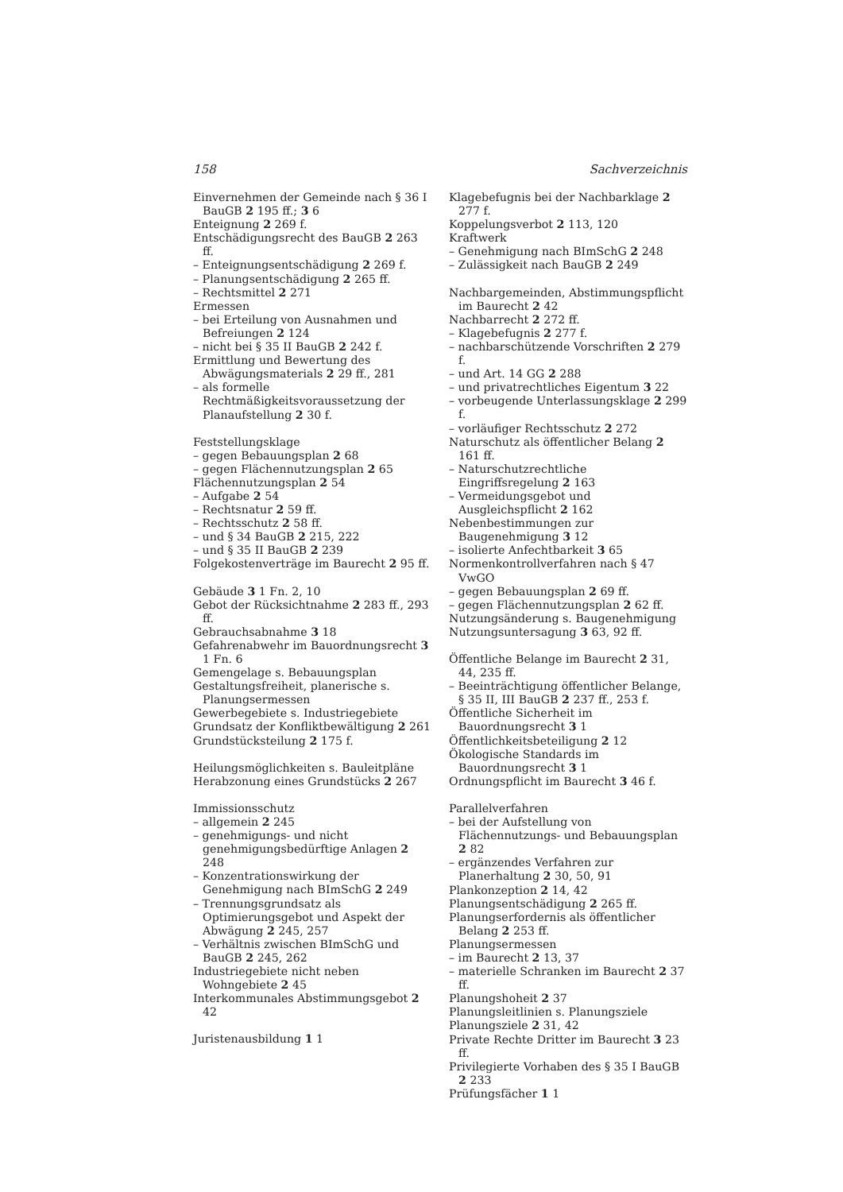158 Sachverzeichnis
Einvernehmen der Gemeinde nach § 36 I BauGB 2 195 ff.; 3 6
Enteignung 2 269 f.
Entschädigungsrecht des BauGB 2 263 ff.
– Enteignungsentschädigung 2 269 f.
– Planungsentschädigung 2 265 ff.
– Rechtsmittel 2 271
Ermessen
– bei Erteilung von Ausnahmen und Befreiungen 2 124
– nicht bei § 35 II BauGB 2 242 f.
Ermittlung und Bewertung des Abwägungsmaterials 2 29 ff., 281
– als formelle Rechtmäßigkeitsvoraussetzung der Planaufstellung 2 30 f.
Feststellungsklage
– gegen Bebauungsplan 2 68
– gegen Flächennutzungsplan 2 65
Flächennutzungsplan 2 54
– Aufgabe 2 54
– Rechtsnatur 2 59 ff.
– Rechtsschutz 2 58 ff.
– und § 34 BauGB 2 215, 222
– und § 35 II BauGB 2 239
Folgekostenverträge im Baurecht 2 95 ff.
Gebäude 3 1 Fn. 2, 10
Gebot der Rücksichtnahme 2 283 ff., 293 ff.
Gebrauchsabnahme 3 18
Gefahrenabwehr im Bauordnungsrecht 3 1 Fn. 6
Gemengelage s. Bebauungsplan
Gestaltungsfreiheit, planerische s. Planungsermessen
Gewerbegebiete s. Industriegebiete
Grundsatz der Konfliktbewältigung 2 261
Grundstücksteilung 2 175 f.
Heilungsmöglichkeiten s. Bauleitpläne
Herabzonung eines Grundstücks 2 267
Immissionsschutz
– allgemein 2 245
– genehmigungs- und nicht genehmigungsbedürftige Anlagen 2 248
– Konzentrationswirkung der Genehmigung nach BImSchG 2 249
– Trennungsgrundsatz als Optimierungsgebot und Aspekt der Abwägung 2 245, 257
– Verhältnis zwischen BImSchG und BauGB 2 245, 262
Industriegebiete nicht neben Wohngebiete 2 45
Interkommunales Abstimmungsgebot 2 42
Juristenausbildung 1 1
Klagebefugnis bei der Nachbarklage 2 277 f.
Koppelungsverbot 2 113, 120
Kraftwerk
– Genehmigung nach BImSchG 2 248
– Zulässigkeit nach BauGB 2 249
Nachbargemeinden, Abstimmungspflicht im Baurecht 2 42
Nachbarrecht 2 272 ff.
– Klagebefugnis 2 277 f.
– nachbarschützende Vorschriften 2 279 f.
– und Art. 14 GG 2 288
– und privatrechtliches Eigentum 3 22
– vorbeugende Unterlassungsklage 2 299 f.
– vorläufiger Rechtsschutz 2 272
Naturschutz als öffentlicher Belang 2 161 ff.
– Naturschutzrechtliche Eingriffsregelung 2 163
– Vermeidungsgebot und Ausgleichspflicht 2 162
Nebenbestimmungen zur Baugenehmigung 3 12
– isolierte Anfechtbarkeit 3 65
Normenkontrollverfahren nach § 47 VwGO
– gegen Bebauungsplan 2 69 ff.
– gegen Flächennutzungsplan 2 62 ff.
Nutzungsänderung s. Baugenehmigung
Nutzungsuntersagung 3 63, 92 ff.
Öffentliche Belange im Baurecht 2 31, 44, 235 ff.
– Beeinträchtigung öffentlicher Belange, § 35 II, III BauGB 2 237 ff., 253 f.
Öffentliche Sicherheit im Bauordnungsrecht 3 1
Öffentlichkeitsbeteiligung 2 12
Ökologische Standards im Bauordnungsrecht 3 1
Ordnungspflicht im Baurecht 3 46 f.
Parallelverfahren
– bei der Aufstellung von Flächennutzungs- und Bebauungsplan 2 82
– ergänzendes Verfahren zur Planerhaltung 2 30, 50, 91
Plankonzeption 2 14, 42
Planungsentschädigung 2 265 ff.
Planungserfordernis als öffentlicher Belang 2 253 ff.
Planungsermessen
– im Baurecht 2 13, 37
– materielle Schranken im Baurecht 2 37 ff.
Planungshoheit 2 37
Planungsleitlinien s. Planungsziele
Planungsziele 2 31, 42
Private Rechte Dritter im Baurecht 3 23 ff.
Privilegierte Vorhaben des § 35 I BauGB 2 233
Prüfungsfächer 1 1